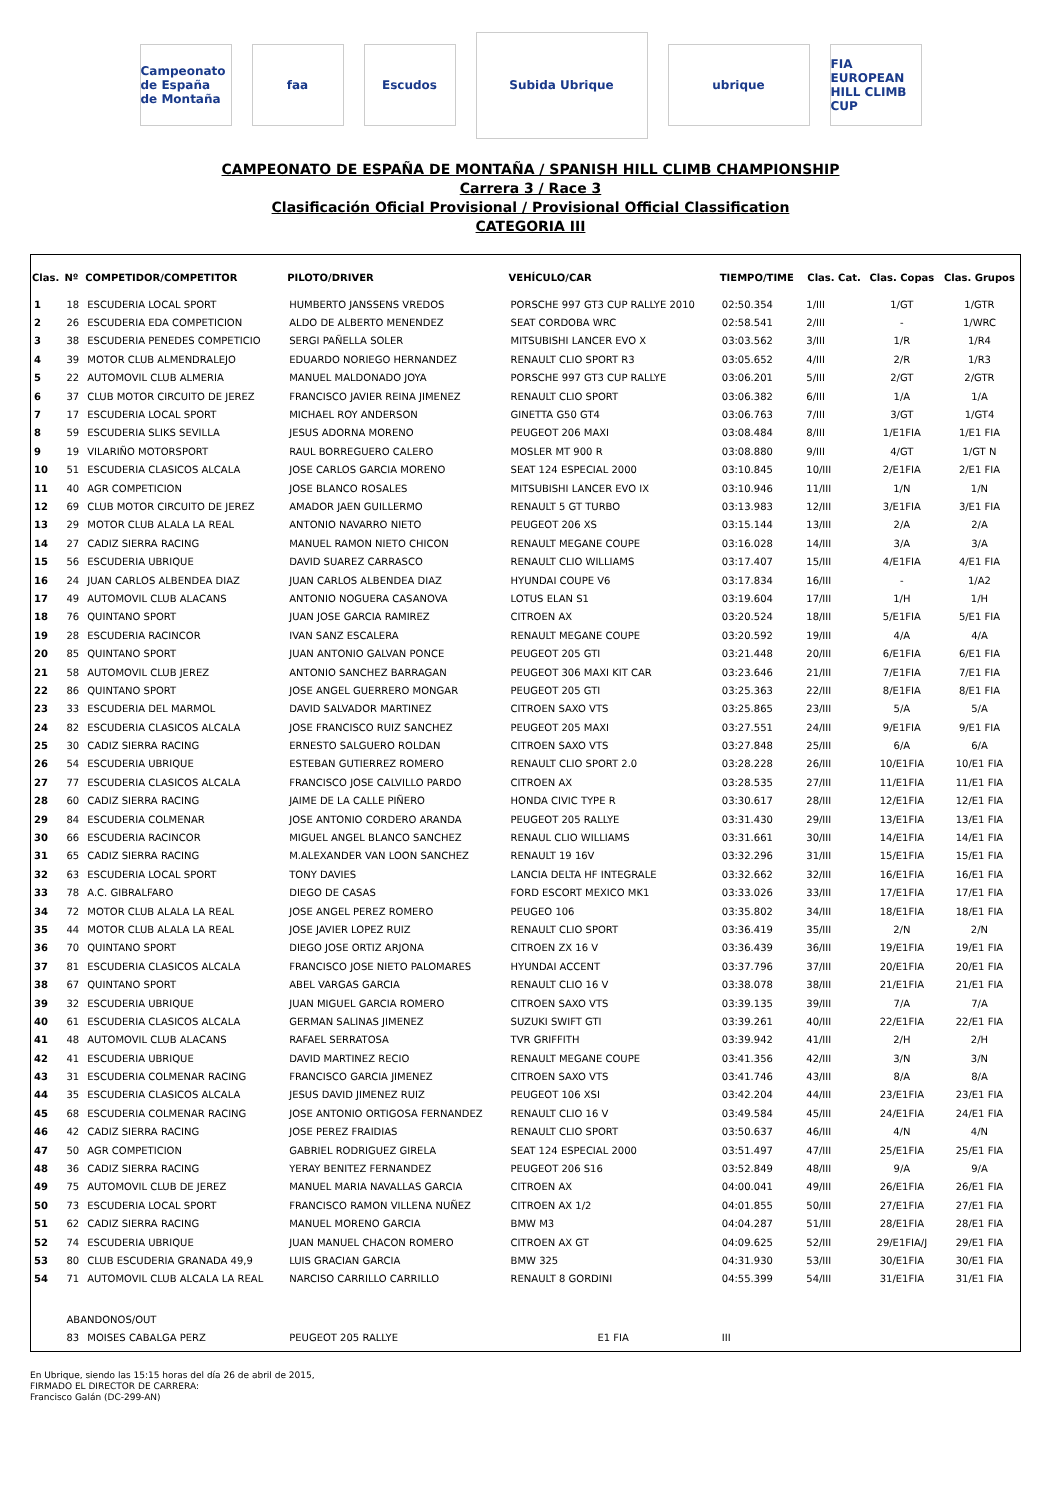Campeonato de España de Montaña
faa Escudos
Subida Ubrique
ubrique
FIA EUROPEAN HILL CLIMB CUP
CAMPEONATO DE ESPAÑA DE MONTAÑA / SPANISH HILL CLIMB CHAMPIONSHIP
Carrera 3 / Race 3
Clasificación Oficial Provisional / Provisional Official Classification
CATEGORIA III
| Clas. | Nº | COMPETIDOR/COMPETITOR | PILOTO/DRIVER | VEHÍCULO/CAR | TIEMPO/TIME | Clas. Cat. | Clas. Copas | Clas. Grupos |
| --- | --- | --- | --- | --- | --- | --- | --- | --- |
| 1 | 18 | ESCUDERIA LOCAL SPORT | HUMBERTO JANSSENS VREDOS | PORSCHE 997 GT3 CUP RALLYE 2010 | 02:50.354 | 1/III | 1/GT | 1/GTR |
| 2 | 26 | ESCUDERIA EDA COMPETICION | ALDO DE ALBERTO MENENDEZ | SEAT CORDOBA WRC | 02:58.541 | 2/III | - | 1/WRC |
| 3 | 38 | ESCUDERIA PENEDES COMPETICIO | SERGI PAÑELLA SOLER | MITSUBISHI LANCER EVO X | 03:03.562 | 3/III | 1/R | 1/R4 |
| 4 | 39 | MOTOR CLUB ALMENDRALEJO | EDUARDO NORIEGO HERNANDEZ | RENAULT CLIO SPORT R3 | 03:05.652 | 4/III | 2/R | 1/R3 |
| 5 | 22 | AUTOMOVIL CLUB ALMERIA | MANUEL MALDONADO JOYA | PORSCHE 997 GT3 CUP RALLYE | 03:06.201 | 5/III | 2/GT | 2/GTR |
| 6 | 37 | CLUB MOTOR CIRCUITO DE JEREZ | FRANCISCO JAVIER REINA JIMENEZ | RENAULT CLIO SPORT | 03:06.382 | 6/III | 1/A | 1/A |
| 7 | 17 | ESCUDERIA LOCAL SPORT | MICHAEL ROY ANDERSON | GINETTA G50 GT4 | 03:06.763 | 7/III | 3/GT | 1/GT4 |
| 8 | 59 | ESCUDERIA SLIKS SEVILLA | JESUS ADORNA MORENO | PEUGEOT 206 MAXI | 03:08.484 | 8/III | 1/E1FIA | 1/E1 FIA |
| 9 | 19 | VILARIÑO MOTORSPORT | RAUL BORREGUERO CALERO | MOSLER MT 900 R | 03:08.880 | 9/III | 4/GT | 1/GT N |
| 10 | 51 | ESCUDERIA CLASICOS ALCALA | JOSE CARLOS GARCIA MORENO | SEAT 124 ESPECIAL 2000 | 03:10.845 | 10/III | 2/E1FIA | 2/E1 FIA |
| 11 | 40 | AGR COMPETICION | JOSE BLANCO ROSALES | MITSUBISHI LANCER EVO IX | 03:10.946 | 11/III | 1/N | 1/N |
| 12 | 69 | CLUB MOTOR CIRCUITO DE JEREZ | AMADOR JAEN GUILLERMO | RENAULT 5 GT TURBO | 03:13.983 | 12/III | 3/E1FIA | 3/E1 FIA |
| 13 | 29 | MOTOR CLUB ALALA LA REAL | ANTONIO NAVARRO NIETO | PEUGEOT 206 XS | 03:15.144 | 13/III | 2/A | 2/A |
| 14 | 27 | CADIZ SIERRA RACING | MANUEL RAMON NIETO CHICON | RENAULT MEGANE COUPE | 03:16.028 | 14/III | 3/A | 3/A |
| 15 | 56 | ESCUDERIA UBRIQUE | DAVID SUAREZ CARRASCO | RENAULT CLIO WILLIAMS | 03:17.407 | 15/III | 4/E1FIA | 4/E1 FIA |
| 16 | 24 | JUAN CARLOS ALBENDEA DIAZ | JUAN CARLOS ALBENDEA DIAZ | HYUNDAI COUPE V6 | 03:17.834 | 16/III | - | 1/A2 |
| 17 | 49 | AUTOMOVIL CLUB ALACANS | ANTONIO NOGUERA CASANOVA | LOTUS ELAN S1 | 03:19.604 | 17/III | 1/H | 1/H |
| 18 | 76 | QUINTANO SPORT | JUAN JOSE GARCIA RAMIREZ | CITROEN AX | 03:20.524 | 18/III | 5/E1FIA | 5/E1 FIA |
| 19 | 28 | ESCUDERIA RACINCOR | IVAN SANZ ESCALERA | RENAULT MEGANE COUPE | 03:20.592 | 19/III | 4/A | 4/A |
| 20 | 85 | QUINTANO SPORT | JUAN ANTONIO GALVAN PONCE | PEUGEOT 205 GTI | 03:21.448 | 20/III | 6/E1FIA | 6/E1 FIA |
| 21 | 58 | AUTOMOVIL CLUB JEREZ | ANTONIO SANCHEZ BARRAGAN | PEUGEOT 306 MAXI KIT CAR | 03:23.646 | 21/III | 7/E1FIA | 7/E1 FIA |
| 22 | 86 | QUINTANO SPORT | JOSE ANGEL GUERRERO MONGAR | PEUGEOT 205 GTI | 03:25.363 | 22/III | 8/E1FIA | 8/E1 FIA |
| 23 | 33 | ESCUDERIA DEL MARMOL | DAVID SALVADOR MARTINEZ | CITROEN SAXO VTS | 03:25.865 | 23/III | 5/A | 5/A |
| 24 | 82 | ESCUDERIA CLASICOS ALCALA | JOSE FRANCISCO RUIZ SANCHEZ | PEUGEOT 205 MAXI | 03:27.551 | 24/III | 9/E1FIA | 9/E1 FIA |
| 25 | 30 | CADIZ SIERRA RACING | ERNESTO SALGUERO ROLDAN | CITROEN SAXO VTS | 03:27.848 | 25/III | 6/A | 6/A |
| 26 | 54 | ESCUDERIA UBRIQUE | ESTEBAN GUTIERREZ ROMERO | RENAULT CLIO SPORT 2.0 | 03:28.228 | 26/III | 10/E1FIA | 10/E1 FIA |
| 27 | 77 | ESCUDERIA CLASICOS ALCALA | FRANCISCO JOSE CALVILLO PARDO | CITROEN AX | 03:28.535 | 27/III | 11/E1FIA | 11/E1 FIA |
| 28 | 60 | CADIZ SIERRA RACING | JAIME DE LA CALLE PIÑERO | HONDA CIVIC TYPE R | 03:30.617 | 28/III | 12/E1FIA | 12/E1 FIA |
| 29 | 84 | ESCUDERIA COLMENAR | JOSE ANTONIO CORDERO ARANDA | PEUGEOT 205 RALLYE | 03:31.430 | 29/III | 13/E1FIA | 13/E1 FIA |
| 30 | 66 | ESCUDERIA RACINCOR | MIGUEL ANGEL BLANCO SANCHEZ | RENAUL CLIO WILLIAMS | 03:31.661 | 30/III | 14/E1FIA | 14/E1 FIA |
| 31 | 65 | CADIZ SIERRA RACING | M.ALEXANDER VAN LOON SANCHEZ | RENAULT 19 16V | 03:32.296 | 31/III | 15/E1FIA | 15/E1 FIA |
| 32 | 63 | ESCUDERIA LOCAL SPORT | TONY DAVIES | LANCIA DELTA HF INTEGRALE | 03:32.662 | 32/III | 16/E1FIA | 16/E1 FIA |
| 33 | 78 | A.C. GIBRALFARO | DIEGO DE CASAS | FORD ESCORT MEXICO MK1 | 03:33.026 | 33/III | 17/E1FIA | 17/E1 FIA |
| 34 | 72 | MOTOR CLUB ALALA LA REAL | JOSE ANGEL PEREZ ROMERO | PEUGEO 106 | 03:35.802 | 34/III | 18/E1FIA | 18/E1 FIA |
| 35 | 44 | MOTOR CLUB ALALA LA REAL | JOSE JAVIER LOPEZ RUIZ | RENAULT CLIO SPORT | 03:36.419 | 35/III | 2/N | 2/N |
| 36 | 70 | QUINTANO SPORT | DIEGO JOSE ORTIZ ARJONA | CITROEN ZX 16 V | 03:36.439 | 36/III | 19/E1FIA | 19/E1 FIA |
| 37 | 81 | ESCUDERIA CLASICOS ALCALA | FRANCISCO JOSE NIETO PALOMARES | HYUNDAI ACCENT | 03:37.796 | 37/III | 20/E1FIA | 20/E1 FIA |
| 38 | 67 | QUINTANO SPORT | ABEL VARGAS GARCIA | RENAULT CLIO 16 V | 03:38.078 | 38/III | 21/E1FIA | 21/E1 FIA |
| 39 | 32 | ESCUDERIA UBRIQUE | JUAN MIGUEL GARCIA ROMERO | CITROEN SAXO VTS | 03:39.135 | 39/III | 7/A | 7/A |
| 40 | 61 | ESCUDERIA CLASICOS ALCALA | GERMAN SALINAS JIMENEZ | SUZUKI SWIFT GTI | 03:39.261 | 40/III | 22/E1FIA | 22/E1 FIA |
| 41 | 48 | AUTOMOVIL CLUB ALACANS | RAFAEL SERRATOSA | TVR GRIFFITH | 03:39.942 | 41/III | 2/H | 2/H |
| 42 | 41 | ESCUDERIA UBRIQUE | DAVID MARTINEZ RECIO | RENAULT MEGANE COUPE | 03:41.356 | 42/III | 3/N | 3/N |
| 43 | 31 | ESCUDERIA COLMENAR RACING | FRANCISCO GARCIA JIMENEZ | CITROEN SAXO VTS | 03:41.746 | 43/III | 8/A | 8/A |
| 44 | 35 | ESCUDERIA CLASICOS ALCALA | JESUS DAVID JIMENEZ RUIZ | PEUGEOT 106 XSI | 03:42.204 | 44/III | 23/E1FIA | 23/E1 FIA |
| 45 | 68 | ESCUDERIA COLMENAR RACING | JOSE ANTONIO ORTIGOSA FERNANDEZ | RENAULT CLIO 16 V | 03:49.584 | 45/III | 24/E1FIA | 24/E1 FIA |
| 46 | 42 | CADIZ SIERRA RACING | JOSE PEREZ FRAIDIAS | RENAULT CLIO SPORT | 03:50.637 | 46/III | 4/N | 4/N |
| 47 | 50 | AGR COMPETICION | GABRIEL RODRIGUEZ GIRELA | SEAT 124 ESPECIAL 2000 | 03:51.497 | 47/III | 25/E1FIA | 25/E1 FIA |
| 48 | 36 | CADIZ SIERRA RACING | YERAY BENITEZ FERNANDEZ | PEUGEOT 206 S16 | 03:52.849 | 48/III | 9/A | 9/A |
| 49 | 75 | AUTOMOVIL CLUB DE JEREZ | MANUEL MARIA NAVALLAS GARCIA | CITROEN AX | 04:00.041 | 49/III | 26/E1FIA | 26/E1 FIA |
| 50 | 73 | ESCUDERIA LOCAL SPORT | FRANCISCO RAMON VILLENA NUÑEZ | CITROEN AX 1/2 | 04:01.855 | 50/III | 27/E1FIA | 27/E1 FIA |
| 51 | 62 | CADIZ SIERRA RACING | MANUEL MORENO GARCIA | BMW M3 | 04:04.287 | 51/III | 28/E1FIA | 28/E1 FIA |
| 52 | 74 | ESCUDERIA UBRIQUE | JUAN MANUEL CHACON ROMERO | CITROEN AX GT | 04:09.625 | 52/III | 29/E1FIA/J | 29/E1 FIA |
| 53 | 80 | CLUB ESCUDERIA GRANADA 49,9 | LUIS GRACIAN GARCIA | BMW 325 | 04:31.930 | 53/III | 30/E1FIA | 30/E1 FIA |
| 54 | 71 | AUTOMOVIL CLUB ALCALA LA REAL | NARCISO CARRILLO CARRILLO | RENAULT 8 GORDINI | 04:55.399 | 54/III | 31/E1FIA | 31/E1 FIA |
| | ABANDONOS/OUT | | | | | | | |
| | 83 | MOISES CABALGA PERZ | PEUGEOT 205 RALLYE | E1 FIA | III | | | |
En Ubrique, siendo las 15:15 horas del día 26 de abril de 2015,
FIRMADO EL DIRECTOR DE CARRERA:
Francisco Galán (DC-299-AN)